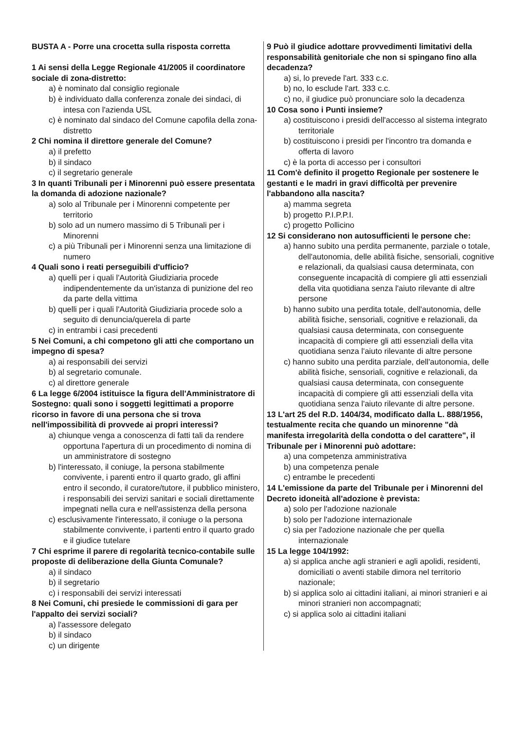BUSTA A - Porre una crocetta sulla risposta corretta
1 Ai sensi della Legge Regionale 41/2005 il coordinatore sociale di zona-distretto:
a) è nominato dal consiglio regionale
b) è individuato dalla conferenza zonale dei sindaci, di intesa con l'azienda USL
c) è nominato dal sindaco del Comune capofila della zona-distretto
2 Chi nomina il direttore generale del Comune?
a) il prefetto
b) il sindaco
c) il segretario generale
3 In quanti Tribunali per i Minorenni può essere presentata la domanda di adozione nazionale?
a) solo al Tribunale per i Minorenni competente per territorio
b) solo ad un numero massimo di 5 Tribunali per i Minorenni
c) a più Tribunali per i Minorenni senza una limitazione di numero
4 Quali sono i reati perseguibili d'ufficio?
a) quelli per i quali l'Autorità Giudiziaria procede indipendentemente da un'istanza di punizione del reo da parte della vittima
b) quelli per i quali l'Autorità Giudiziaria procede solo a seguito di denuncia/querela di parte
c) in entrambi i casi precedenti
5 Nei Comuni, a chi competono gli atti che comportano un impegno di spesa?
a) ai responsabili dei servizi
b) al segretario comunale.
c) al direttore generale
6 La legge 6/2004 istituisce la figura dell'Amministratore di Sostegno: quali sono i soggetti legittimati a proporre ricorso in favore di una persona che si trova nell'impossibilità di provvede ai propri interessi?
a) chiunque venga a conoscenza di fatti tali da rendere opportuna l'apertura di un procedimento di nomina di un amministratore di sostegno
b) l'interessato, il coniuge, la persona stabilmente convivente, i parenti entro il quarto grado, gli affini entro il secondo, il curatore/tutore, il pubblico ministero, i responsabili dei servizi sanitari e sociali direttamente impegnati nella cura e nell'assistenza della persona
c) esclusivamente l'interessato, il coniuge o la persona stabilmente convivente, i partenti entro il quarto grado e il giudice tutelare
7 Chi esprime il parere di regolarità tecnico-contabile sulle proposte di deliberazione della Giunta Comunale?
a) il sindaco
b) il segretario
c) i responsabili dei servizi interessati
8 Nei Comuni, chi presiede le commissioni di gara per l'appalto dei servizi sociali?
a) l'assessore delegato
b) il sindaco
c) un dirigente
9 Può il giudice adottare provvedimenti limitativi della responsabilità genitoriale che non si spingano fino alla decadenza?
a) si, lo prevede l'art. 333 c.c.
b) no, lo esclude l'art. 333 c.c.
c) no, il giudice può pronunciare solo la decadenza
10 Cosa sono i Punti insieme?
a) costituiscono i presidi dell'accesso al sistema integrato territoriale
b) costituiscono i presidi per l'incontro tra domanda e offerta di lavoro
c) è la porta di accesso per i consultori
11 Com'è definito il progetto Regionale per sostenere le gestanti e le madri in gravi difficoltà per prevenire l'abbandono alla nascita?
a) mamma segreta
b) progetto P.I.P.P.I.
c) progetto Pollicino
12 Si considerano non autosufficienti le persone che:
a) hanno subito una perdita permanente, parziale o totale, dell'autonomia, delle abilità fisiche, sensoriali, cognitive e relazionali, da qualsiasi causa determinata, con conseguente incapacità di compiere gli atti essenziali della vita quotidiana senza l'aiuto rilevante di altre persone
b) hanno subito una perdita totale, dell'autonomia, delle abilità fisiche, sensoriali, cognitive e relazionali, da qualsiasi causa determinata, con conseguente incapacità di compiere gli atti essenziali della vita quotidiana senza l'aiuto rilevante di altre persone
c) hanno subito una perdita parziale, dell'autonomia, delle abilità fisiche, sensoriali, cognitive e relazionali, da qualsiasi causa determinata, con conseguente incapacità di compiere gli atti essenziali della vita quotidiana senza l'aiuto rilevante di altre persone.
13 L'art 25 del R.D. 1404/34, modificato dalla L. 888/1956, testualmente recita che quando un minorenne "dà manifesta irregolarità della condotta o del carattere", il Tribunale per i Minorenni può adottare:
a) una competenza amministrativa
b) una competenza penale
c) entrambe le precedenti
14 L'emissione da parte del Tribunale per i Minorenni del Decreto idoneità all'adozione è prevista:
a) solo per l'adozione nazionale
b) solo per l'adozione internazionale
c) sia per l'adozione nazionale che per quella internazionale
15 La legge 104/1992:
a) si applica anche agli stranieri e agli apolidi, residenti, domiciliati o aventi stabile dimora nel territorio nazionale;
b) si applica solo ai cittadini italiani, ai minori stranieri e ai minori stranieri non accompagnati;
c) si applica solo ai cittadini italiani